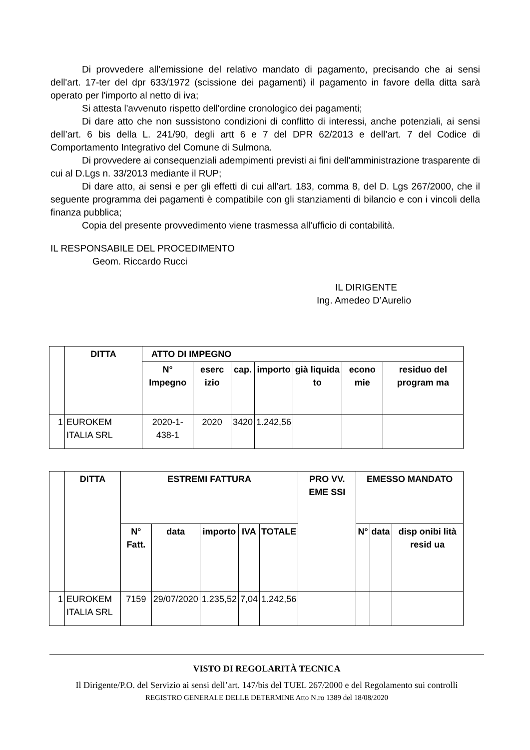Di provvedere all’emissione del relativo mandato di pagamento, precisando che ai sensi dell'art. 17-ter del dpr 633/1972 (scissione dei pagamenti) il pagamento in favore della ditta sarà operato per l'importo al netto di iva;
Si attesta l'avvenuto rispetto dell'ordine cronologico dei pagamenti;
Di dare atto che non sussistono condizioni di conflitto di interessi, anche potenziali, ai sensi dell’art. 6 bis della L. 241/90, degli artt 6 e 7 del DPR 62/2013 e dell’art. 7 del Codice di Comportamento Integrativo del Comune di Sulmona.
Di provvedere ai consequenziali adempimenti previsti ai fini dell'amministrazione trasparente di cui al D.Lgs n. 33/2013 mediante il RUP;
Di dare atto, ai sensi e per gli effetti di cui all’art. 183, comma 8, del D. Lgs 267/2000, che il seguente programma dei pagamenti è compatibile con gli stanziamenti di bilancio e con i vincoli della finanza pubblica;
Copia del presente provvedimento viene trasmessa all'ufficio di contabilità.
IL RESPONSABILE DEL PROCEDIMENTO
Geom. Riccardo Rucci
IL DIRIGENTE
Ing. Amedeo D’Aurelio
| | DITTA | ATTO DI IMPEGNO | | | | | | |
| | | N° Impegno | eserc izio | cap. | importo | già liquida to | econo mie | residuo del program ma |
| 1 | EUROKEM ITALIA SRL | 2020-1-438-1 | 2020 | 3420 | 1.242,56 | | | |
| | DITTA | ESTREMI FATTURA | | | | | PRO VV. EME SSI | EMESSO MANDATO | | |
| | | N° Fatt. | data | importo | IVA | TOTALE | | N° | data | disp onibi lità resid ua |
| 1 | EUROKEM ITALIA SRL | 7159 | 29/07/2020 | 1.235,52 | 7,04 | 1.242,56 | | | | |
VISTO DI REGOLARITÀ TECNICA
Il Dirigente/P.O. del Servizio ai sensi dell’art. 147/bis del TUEL 267/2000 e del Regolamento sui controlli
REGISTRO GENERALE DELLE DETERMINE Atto N.ro 1389 del 18/08/2020